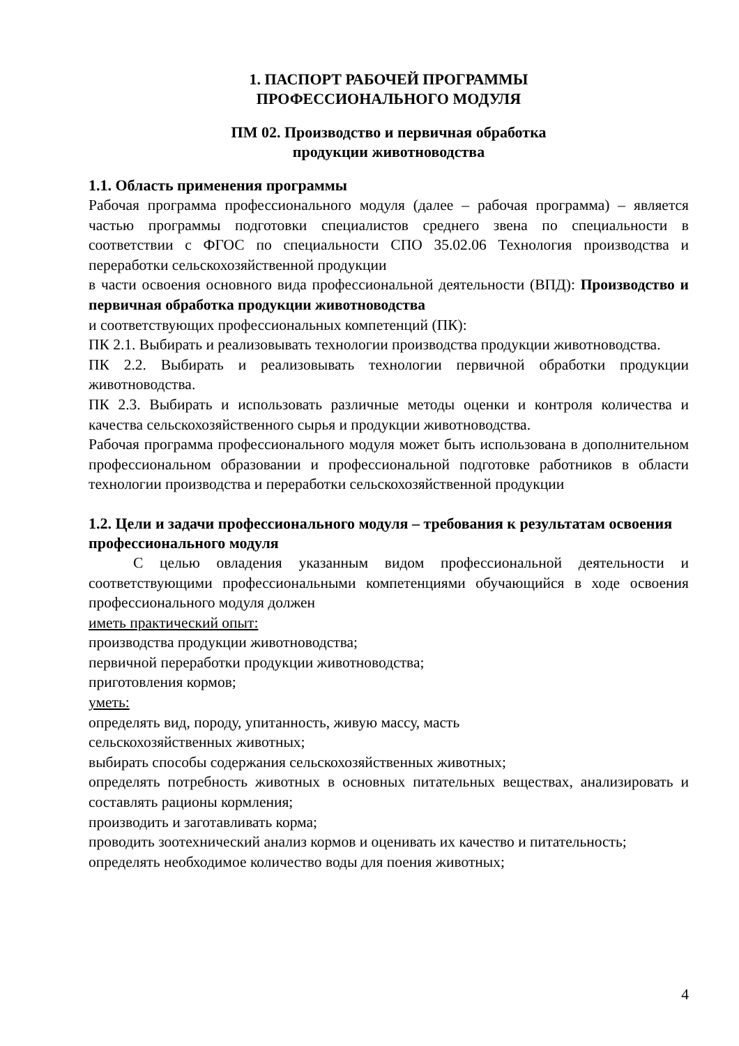1. ПАСПОРТ РАБОЧЕЙ ПРОГРАММЫ
ПРОФЕССИОНАЛЬНОГО МОДУЛЯ
ПМ 02. Производство и первичная обработка
продукции животноводства
1.1. Область применения программы
Рабочая программа профессионального модуля (далее – рабочая программа) – является частью программы подготовки специалистов среднего звена по специальности в соответствии с ФГОС по специальности СПО 35.02.06 Технология производства и переработки сельскохозяйственной продукции
в части освоения основного вида профессиональной деятельности (ВПД): Производство и первичная обработка продукции животноводства
и соответствующих профессиональных компетенций (ПК):
ПК 2.1. Выбирать и реализовывать технологии производства продукции животноводства.
ПК 2.2. Выбирать и реализовывать технологии первичной обработки продукции животноводства.
ПК 2.3. Выбирать и использовать различные методы оценки и контроля количества и качества сельскохозяйственного сырья и продукции животноводства.
Рабочая программа профессионального модуля может быть использована в дополнительном профессиональном образовании и профессиональной подготовке работников в области технологии производства и переработки сельскохозяйственной продукции
1.2. Цели и задачи профессионального модуля – требования к результатам освоения профессионального модуля
С целью овладения указанным видом профессиональной деятельности и соответствующими профессиональными компетенциями обучающийся в ходе освоения профессионального модуля должен
иметь практический опыт:
производства продукции животноводства;
первичной переработки продукции животноводства;
приготовления кормов;
уметь:
определять вид, породу, упитанность, живую массу, масть
сельскохозяйственных животных;
выбирать способы содержания сельскохозяйственных животных;
определять потребность животных в основных питательных веществах, анализировать и составлять рационы кормления;
производить и заготавливать корма;
проводить зоотехнический анализ кормов и оценивать их качество и питательность;
определять необходимое количество воды для поения животных;
4